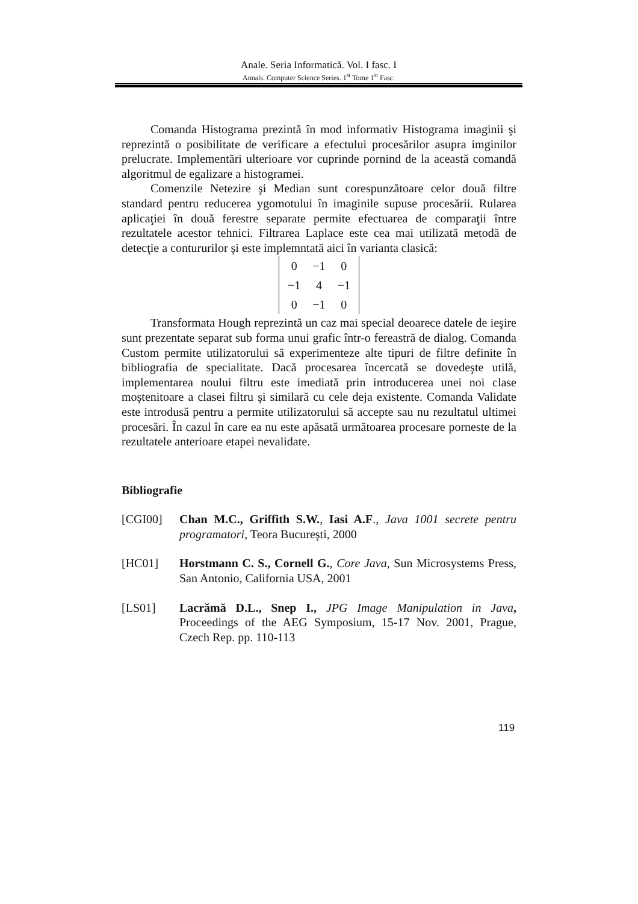Anale. Seria Informatică. Vol. I fasc. I
Annals. Computer Science Series. 1<sup>st</sup> Tome 1<sup>st</sup> Fasc.
Comanda Histograma prezintă în mod informativ Histograma imaginii şi reprezintă o posibilitate de verificare a efectului procesărilor asupra imginilor prelucrate. Implementări ulterioare vor cuprinde pornind de la această comandă algoritmul de egalizare a histogramei.
Comenzile Netezire şi Median sunt corespunzătoare celor două filtre standard pentru reducerea ygomotului în imaginile supuse procesării. Rularea aplicaţiei în două ferestre separate permite efectuarea de comparaţii între rezultatele acestor tehnici. Filtrarea Laplace este cea mai utilizată metodă de detecţie a contururilor şi este implemntată aici în varianta clasică:
| 0 | −1 | 0 |
| −1 | 4 | −1 |
| 0 | −1 | 0 |
Transformata Hough reprezintă un caz mai special deoarece datele de ieşire sunt prezentate separat sub forma unui grafic într-o fereastră de dialog. Comanda Custom permite utilizatorului să experimenteze alte tipuri de filtre definite în bibliografia de specialitate. Dacă procesarea încercată se dovedeşte utilă, implementarea noului filtru este imediată prin introducerea unei noi clase moştenitoare a clasei filtru şi similară cu cele deja existente. Comanda Validate este introdusă pentru a permite utilizatorului să accepte sau nu rezultatul ultimei procesări. În cazul în care ea nu este apăsată următoarea procesare porneste de la rezultatele anterioare etapei nevalidate.
Bibliografie
[CGI00] Chan M.C., Griffith S.W., Iasi A.F., Java 1001 secrete pentru programatori, Teora Bucureşti, 2000
[HC01] Horstmann C. S., Cornell G., Core Java, Sun Microsystems Press, San Antonio, California USA, 2001
[LS01] Lacrămă D.L., Snep I., JPG Image Manipulation in Java, Proceedings of the AEG Symposium, 15-17 Nov. 2001, Prague, Czech Rep. pp. 110-113
119